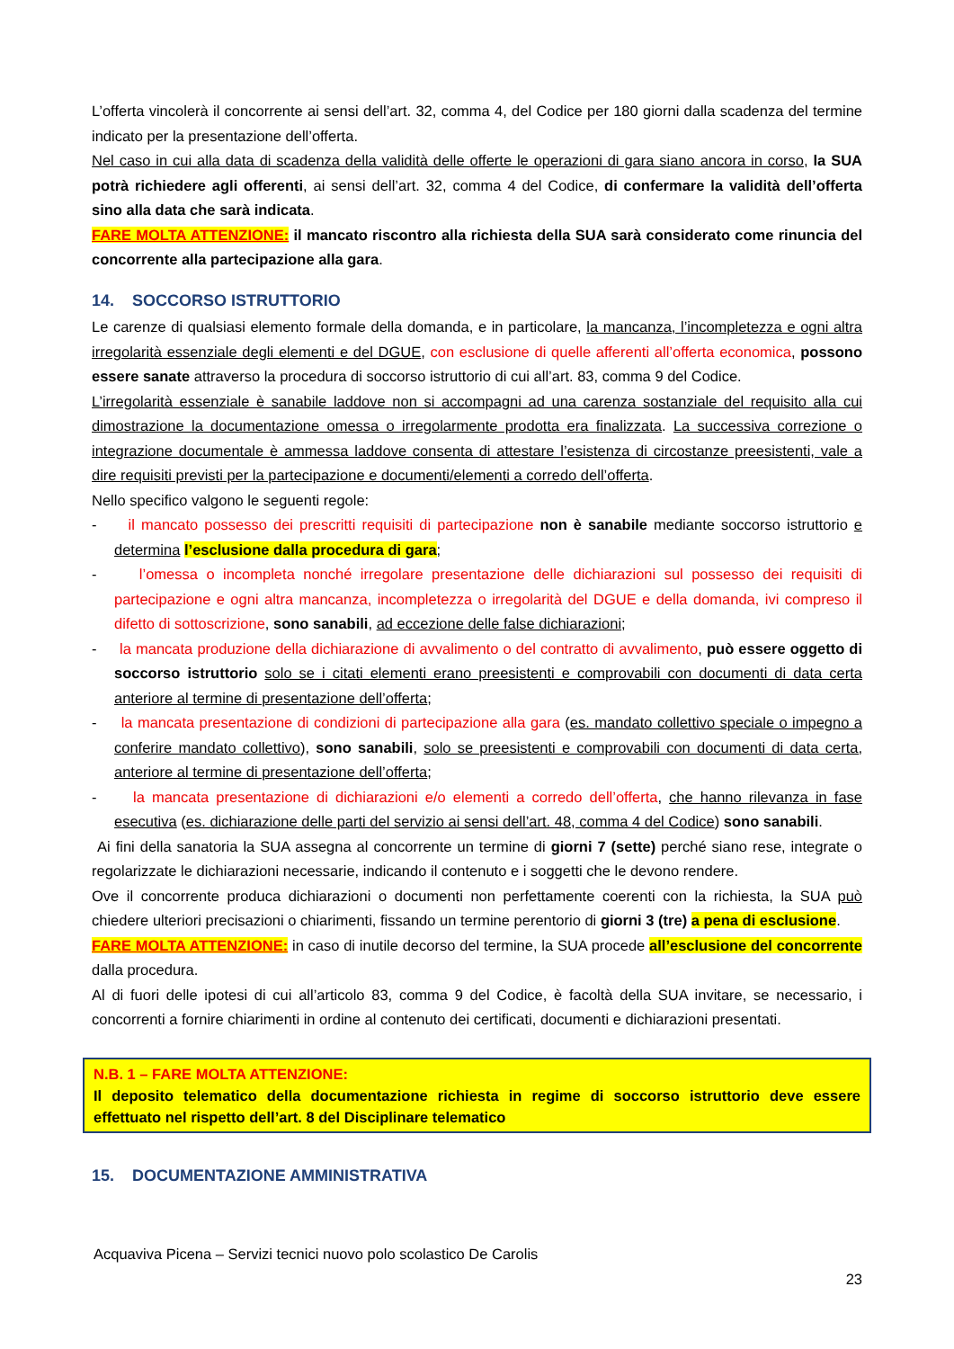L’offerta vincolerà il concorrente ai sensi dell’art. 32, comma 4, del Codice per 180 giorni dalla scadenza del termine indicato per la presentazione dell’offerta.
Nel caso in cui alla data di scadenza della validità delle offerte le operazioni di gara siano ancora in corso, la SUA potrà richiedere agli offerenti, ai sensi dell’art. 32, comma 4 del Codice, di confermare la validità dell’offerta sino alla data che sarà indicata.
FARE MOLTA ATTENZIONE: il mancato riscontro alla richiesta della SUA sarà considerato come rinuncia del concorrente alla partecipazione alla gara.
14. SOCCORSO ISTRUTTORIO
Le carenze di qualsiasi elemento formale della domanda, e in particolare, la mancanza, l’incompletezza e ogni altra irregolarità essenziale degli elementi e del DGUE, con esclusione di quelle afferenti all’offerta economica, possono essere sanate attraverso la procedura di soccorso istruttorio di cui all’art. 83, comma 9 del Codice.
L’irregolarità essenziale è sanabile laddove non si accompagni ad una carenza sostanziale del requisito alla cui dimostrazione la documentazione omessa o irregolarmente prodotta era finalizzata. La successiva correzione o integrazione documentale è ammessa laddove consenta di attestare l’esistenza di circostanze preesistenti, vale a dire requisiti previsti per la partecipazione e documenti/elementi a corredo dell’offerta.
Nello specifico valgono le seguenti regole:
- il mancato possesso dei prescritti requisiti di partecipazione non è sanabile mediante soccorso istruttorio e determina l’esclusione dalla procedura di gara;
- l’omessa o incompleta nonché irregolare presentazione delle dichiarazioni sul possesso dei requisiti di partecipazione e ogni altra mancanza, incompletezza o irregolarità del DGUE e della domanda, ivi compreso il difetto di sottoscrizione, sono sanabili, ad eccezione delle false dichiarazioni;
- la mancata produzione della dichiarazione di avvalimento o del contratto di avvalimento, può essere oggetto di soccorso istruttorio solo se i citati elementi erano preesistenti e comprovabili con documenti di data certa anteriore al termine di presentazione dell’offerta;
- la mancata presentazione di condizioni di partecipazione alla gara (es. mandato collettivo speciale o impegno a conferire mandato collettivo), sono sanabili, solo se preesistenti e comprovabili con documenti di data certa, anteriore al termine di presentazione dell’offerta;
- la mancata presentazione di dichiarazioni e/o elementi a corredo dell’offerta, che hanno rilevanza in fase esecutiva (es. dichiarazione delle parti del servizio ai sensi dell’art. 48, comma 4 del Codice) sono sanabili.
Ai fini della sanatoria la SUA assegna al concorrente un termine di giorni 7 (sette) perché siano rese, integrate o regolarizzate le dichiarazioni necessarie, indicando il contenuto e i soggetti che le devono rendere.
Ove il concorrente produca dichiarazioni o documenti non perfettamente coerenti con la richiesta, la SUA può chiedere ulteriori precisazioni o chiarimenti, fissando un termine perentorio di giorni 3 (tre) a pena di esclusione.
FARE MOLTA ATTENZIONE: in caso di inutile decorso del termine, la SUA procede all’esclusione del concorrente dalla procedura.
Al di fuori delle ipotesi di cui all’articolo 83, comma 9 del Codice, è facoltà della SUA invitare, se necessario, i concorrenti a fornire chiarimenti in ordine al contenuto dei certificati, documenti e dichiarazioni presentati.
N.B. 1 – FARE MOLTA ATTENZIONE:
Il deposito telematico della documentazione richiesta in regime di soccorso istruttorio deve essere effettuato nel rispetto dell’art. 8 del Disciplinare telematico
15. DOCUMENTAZIONE AMMINISTRATIVA
Acquaviva Picena – Servizi tecnici nuovo polo scolastico De Carolis
23